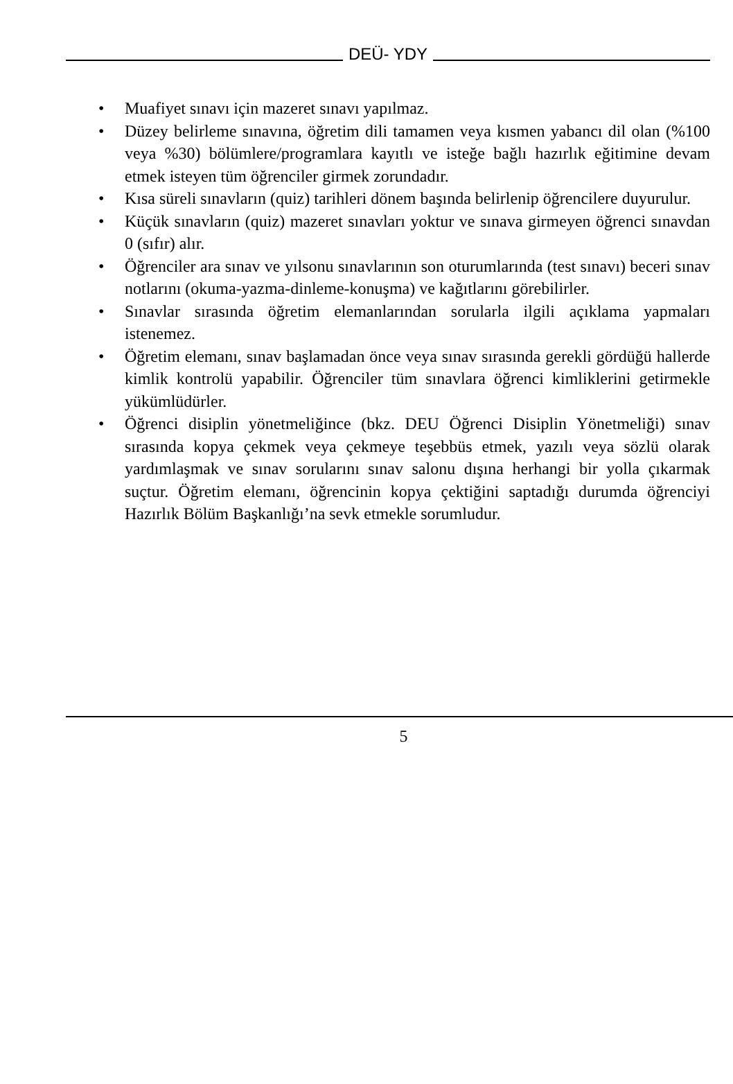DEÜ- YDY
• Muafiyet sınavı için mazeret sınavı yapılmaz.
• Düzey belirleme sınavına, öğretim dili tamamen veya kısmen yabancı dil olan (%100 veya %30) bölümlere/programlara kayıtlı ve isteğe bağlı hazırlık eğitimine devam etmek isteyen tüm öğrenciler girmek zorundadır.
• Kısa süreli sınavların (quiz) tarihleri dönem başında belirlenip öğrencilere duyurulur.
• Küçük sınavların (quiz) mazeret sınavları yoktur ve sınava girmeyen öğrenci sınavdan 0 (sıfır) alır.
• Öğrenciler ara sınav ve yılsonu sınavlarının son oturumlarında (test sınavı) beceri sınav notlarını (okuma-yazma-dinleme-konuşma) ve kağıtlarını görebilirler.
• Sınavlar sırasında öğretim elemanlarından sorularla ilgili açıklama yapmaları istenemez.
• Öğretim elemanı, sınav başlamadan önce veya sınav sırasında gerekli gördüğü hallerde kimlik kontrolü yapabilir. Öğrenciler tüm sınavlara öğrenci kimliklerini getirmekle yükümlüdürler.
• Öğrenci disiplin yönetmeliğince (bkz. DEU Öğrenci Disiplin Yönetmeliği) sınav sırasında kopya çekmek veya çekmeye teşebbüs etmek, yazılı veya sözlü olarak yardımlaşmak ve sınav sorularını sınav salonu dışına herhangi bir yolla çıkarmak suçtur. Öğretim elemanı, öğrencinin kopya çektiğini saptadığı durumda öğrenciyi Hazırlık Bölüm Başkanlığı’na sevk etmekle sorumludur.
5